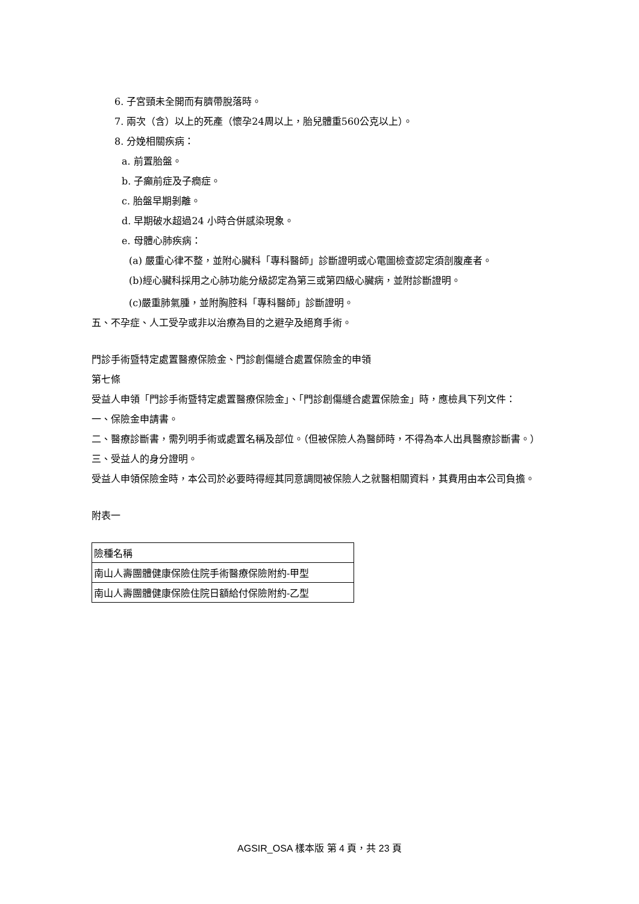6. 子宮頸未全開而有臍帶脫落時。
7. 兩次（含）以上的死產（懷孕24周以上，胎兒體重560公克以上）。
8. 分娩相關疾病：
a. 前置胎盤。
b. 子癲前症及子癇症。
c. 胎盤早期剝離。
d. 早期破水超過24 小時合併感染現象。
e. 母體心肺疾病：
(a) 嚴重心律不整，並附心臟科「專科醫師」診斷證明或心電圖檢查認定須剖腹產者。
(b)經心臟科採用之心肺功能分級認定為第三或第四級心臟病，並附診斷證明。
(c)嚴重肺氣腫，並附胸腔科「專科醫師」診斷證明。
五、不孕症、人工受孕或非以治療為目的之避孕及絕育手術。
門診手術暨特定處置醫療保險金、門診創傷縫合處置保險金的申領
第七條
受益人申領「門診手術暨特定處置醫療保險金」、「門診創傷縫合處置保險金」時，應檢具下列文件：
一、保險金申請書。
二、醫療診斷書，需列明手術或處置名稱及部位。（但被保險人為醫師時，不得為本人出具醫療診斷書。）
三、受益人的身分證明。
受益人申領保險金時，本公司於必要時得經其同意調閱被保險人之就醫相關資料，其費用由本公司負擔。
附表一
| 險種名稱 |
| 南山人壽團體健康保險住院手術醫療保險附約-甲型 |
| 南山人壽團體健康保險住院日額給付保險附約-乙型 |
AGSIR_OSA 樣本版 第 4 頁，共 23 頁